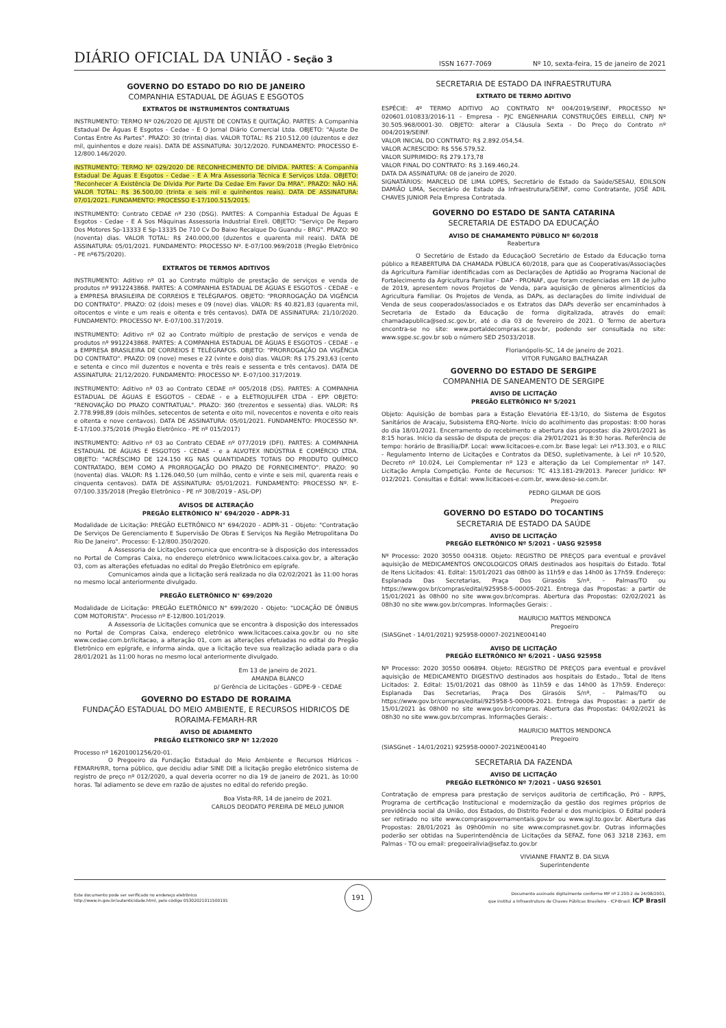DIÁRIO OFICIAL DA UNIÃO - Seção 3
ISSN 1677-7069 Nº 10, sexta-feira, 15 de janeiro de 2021
GOVERNO DO ESTADO DO RIO DE JANEIRO
COMPANHIA ESTADUAL DE ÁGUAS E ESGOTOS
EXTRATOS DE INSTRUMENTOS CONTRATUAIS
INSTRUMENTO: TERMO Nº 026/2020 DE AJUSTE DE CONTAS E QUITAÇÃO. PARTES: A Companhia Estadual De Águas E Esgotos - Cedae - E O Jornal Diário Comercial Ltda. OBJETO: "Ajuste De Contas Entre As Partes". PRAZO: 30 (trinta) dias. VALOR TOTAL: R$ 210.512,00 (duzentos e dez mil, quinhentos e doze reais). DATA DE ASSINATURA: 30/12/2020. FUNDAMENTO: PROCESSO E-12/800.146/2020.
INSTRUMENTO: TERMO Nº 029/2020 DE RECONHECIMENTO DE DÍVIDA. PARTES: A Companhia Estadual De Águas E Esgotos - Cedae - E A Mra Assessoria Técnica E Serviços Ltda. OBJETO: "Reconhecer A Existência De Dívida Por Parte Da Cedae Em Favor Da MRA". PRAZO: NÃO HÁ. VALOR TOTAL: R$ 36.500,00 (trinta e seis mil e quinhentos reais). DATA DE ASSINATURA: 07/01/2021. FUNDAMENTO: PROCESSO E-17/100.515/2015.
INSTRUMENTO: Contrato CEDAE nº 230 (DSG). PARTES: A Companhia Estadual De Águas E Esgotos - Cedae - E A Sos Máquinas Assessoria Industrial Eireli. OBJETO: "Serviço De Reparo Dos Motores Sp-13333 E Sp-13335 De 710 Cv Do Baixo Recalque Do Guandu - BRG". PRAZO: 90 (noventa) dias. VALOR TOTAL: R$ 240.000,00 (duzentos e quarenta mil reais). DATA DE ASSINATURA: 05/01/2021. FUNDAMENTO: PROCESSO Nº. E-07/100.969/2018 (Pregão Eletrônico - PE nº675/2020).
EXTRATOS DE TERMOS ADITIVOS
INSTRUMENTO: Aditivo nº 01 ao Contrato múltiplo de prestação de serviços e venda de produtos nº 9912243868. PARTES: A COMPANHIA ESTADUAL DE ÁGUAS E ESGOTOS - CEDAE - e a EMPRESA BRASILEIRA DE CORREIOS E TELÉGRAFOS. OBJETO: "PRORROGAÇÃO DA VIGÊNCIA DO CONTRATO". PRAZO: 02 (dois) meses e 09 (nove) dias. VALOR: R$ 40.821,83 (quarenta mil, oitocentos e vinte e um reais e oitenta e três centavos). DATA DE ASSINATURA: 21/10/2020. FUNDAMENTO: PROCESSO Nº. E-07/100.317/2019.
INSTRUMENTO: Aditivo nº 02 ao Contrato múltiplo de prestação de serviços e venda de produtos nº 9912243868. PARTES: A COMPANHIA ESTADUAL DE ÁGUAS E ESGOTOS - CEDAE - e a EMPRESA BRASILEIRA DE CORREIOS E TELÉGRAFOS. OBJETO: "PRORROGAÇÃO DA VIGÊNCIA DO CONTRATO". PRAZO: 09 (nove) meses e 22 (vinte e dois) dias. VALOR: R$ 175.293,63 (cento e setenta e cinco mil duzentos e noventa e três reais e sessenta e três centavos). DATA DE ASSINATURA: 21/12/2020. FUNDAMENTO: PROCESSO Nº. E-07/100.317/2019.
INSTRUMENTO: Aditivo nº 03 ao Contrato CEDAE nº 005/2018 (DS). PARTES: A COMPANHIA ESTADUAL DE ÁGUAS E ESGOTOS - CEDAE - e a ELETROJULIFER LTDA - EPP. OBJETO: "RENOVAÇÃO DO PRAZO CONTRATUAL". PRAZO: 360 (trezentos e sessenta) dias. VALOR: R$ 2.778.998,89 (dois milhões, setecentos de setenta e oito mil, novecentos e noventa e oito reais e oitenta e nove centavos). DATA DE ASSINATURA: 05/01/2021. FUNDAMENTO: PROCESSO Nº. E-17/100.375/2016 (Pregão Eletrônico - PE nº 015/2017)
INSTRUMENTO: Aditivo nº 03 ao Contrato CEDAE nº 077/2019 (DFI). PARTES: A COMPANHIA ESTADUAL DE ÁGUAS E ESGOTOS - CEDAE - e a ALVOTEX INDÚSTRIA E COMÉRCIO LTDA. OBJETO: "ACRÉSCIMO DE 124.150 KG NAS QUANTIDADES TOTAIS DO PRODUTO QUÍMICO CONTRATADO, BEM COMO A PRORROGAÇÃO DO PRAZO DE FORNECIMENTO". PRAZO: 90 (noventa) dias. VALOR: R$ 1.126.040,50 (um milhão, cento e vinte e seis mil, quarenta reais e cinquenta centavos). DATA DE ASSINATURA: 05/01/2021. FUNDAMENTO: PROCESSO Nº. E-07/100.335/2018 (Pregão Eletrônico - PE nº 308/2019 - ASL-DP)
AVISOS DE ALTERAÇÃO
PREGÃO ELETRÔNICO N° 694/2020 - ADPR-31
Modalidade de Licitação: PREGÃO ELETRÔNICO N° 694/2020 - ADPR-31 - Objeto: "Contratação De Serviços De Gerenciamento E Supervisão De Obras E Serviços Na Região Metropolitana Do Rio De Janeiro". Processo: E-12/800.350/2020.
A Assessoria de Licitações comunica que encontra-se à disposição dos interessados no Portal de Compras Caixa, no endereço eletrônico www.licitacoes.caixa.gov.br, a alteração 03, com as alterações efetuadas no edital do Pregão Eletrônico em epígrafe.
Comunicamos ainda que a licitação será realizada no dia 02/02/2021 às 11:00 horas no mesmo local anteriormente divulgado.
PREGÃO ELETRÔNICO N° 699/2020
Modalidade de Licitação: PREGÃO ELETRÔNICO N° 699/2020 - Objeto: "LOCAÇÃO DE ÔNIBUS COM MOTORISTA". Processo nº E-12/800.101/2019.
A Assessoria de Licitações comunica que se encontra à disposição dos interessados no Portal de Compras Caixa, endereço eletrônico www.licitacoes.caixa.gov.br ou no site www.cedae.com.br/licitacao, a alteração 01, com as alterações efetuadas no edital do Pregão Eletrônico em epígrafe, e informa ainda, que a licitação teve sua realização adiada para o dia 28/01/2021 às 11:00 horas no mesmo local anteriormente divulgado.
Em 13 de janeiro de 2021.
AMANDA BLANCO
p/ Gerência de Licitações - GDPE-9 - CEDAE
GOVERNO DO ESTADO DE RORAIMA
FUNDAÇÃO ESTADUAL DO MEIO AMBIENTE, E RECURSOS HIDRICOS DE RORAIMA-FEMARH-RR
AVISO DE ADIAMENTO
PREGÃO ELETRONICO SRP Nº 12/2020
Processo nº 16201001256/20-01.
O Pregoeiro da Fundação Estadual do Meio Ambiente e Recursos Hídricos - FEMARH/RR, torna público, que decidiu adiar SINE DIE a licitação pregão eletrônico sistema de registro de preço nº 012/2020, a qual deveria ocorrer no dia 19 de janeiro de 2021, às 10:00 horas. Tal adiamento se deve em razão de ajustes no edital do referido pregão.
Boa Vista-RR, 14 de janeiro de 2021.
CARLOS DEODATO PEREIRA DE MELO JUNIOR
SECRETARIA DE ESTADO DA INFRAESTRUTURA
EXTRATO DE TERMO ADITIVO
ESPÉCIE: 4º TERMO ADITIVO AO CONTRATO Nº 004/2019/SEINF, PROCESSO Nº 020601.010833/2016-11 - Empresa - PJC ENGENHARIA CONSTRUÇÕES EIRELLI, CNPJ Nº 30.505.968/0001-30. OBJETO: alterar a Cláusula Sexta - Do Preço do Contrato nº 004/2019/SEINF.
VALOR INICIAL DO CONTRATO: R$ 2.892.054,54.
VALOR ACRESCIDO: R$ 556.579,52.
VALOR SUPRIMIDO: R$ 279.173,78
VALOR FINAL DO CONTRATO: R$ 3.169.460,24.
DATA DA ASSINATURA: 08 de janeiro de 2020.
SIGNATÁRIOS: MARCELO DE LIMA LOPES, Secretário de Estado da Saúde/SESAU, EDILSON DAMIÃO LIMA, Secretário de Estado da Infraestrutura/SEINF, como Contratante, JOSÉ ADIL CHAVES JUNIOR Pela Empresa Contratada.
GOVERNO DO ESTADO DE SANTA CATARINA
SECRETARIA DE ESTADO DA EDUCAÇÃO
AVISO DE CHAMAMENTO PÚBLICO Nº 60/2018
Reabertura
O Secretário de Estado da EducaçãoO Secretário de Estado da Educação torna público a REABERTURA DA CHAMADA PÚBLICA 60/2018, para que as Cooperativas/Associações da Agricultura Familiar identificadas com as Declarações de Aptidão ao Programa Nacional de Fortalecimento da Agricultura Familiar - DAP - PRONAF, que foram credenciadas em 18 de julho de 2019, apresentem novos Projetos de Venda, para aquisição de gêneros alimentícios da Agricultura Familiar. Os Projetos de Venda, as DAPs, as declarações do limite individual de Venda de seus cooperados/associados e os Extratos das DAPs deverão ser encaminhados à Secretaria de Estado da Educação de forma digitalizada, através do email: chamadapublica@sed.sc.gov.br, até o dia 03 de fevereiro de 2021. O Termo de abertura encontra-se no site: www.portaldecompras.sc.gov.br, podendo ser consultada no site: www.sgpe.sc.gov.br sob o número SED 25033/2018.
Florianópolis-SC, 14 de janeiro de 2021.
VITOR FUNGARO BALTHAZAR
GOVERNO DO ESTADO DE SERGIPE
COMPANHIA DE SANEAMENTO DE SERGIPE
AVISO DE LICITAÇÃO
PREGÃO ELETRÔNICO Nº 5/2021
Objeto: Aquisição de bombas para a Estação Elevatória EE-13/10, do Sistema de Esgotos Sanitários de Aracaju, Subsistema ERQ-Norte. Início do acolhimento das propostas: 8:00 horas do dia 18/01/2021. Encerramento do recebimento e abertura das propostas: dia 29/01/2021 às 8:15 horas. Início da sessão de disputa de preços: dia 29/01/2021 às 8:30 horas. Referência de tempo: horário de Brasília/DF. Local: www.licitacoes-e.com.br. Base legal: Lei nº13.303, e o RILC - Regulamento Interno de Licitações e Contratos da DESO, supletivamente, à Lei nº 10.520, Decreto nº 10.024, Lei Complementar nº 123 e alteração da Lei Complementar nº 147. Licitação Ampla Competição. Fonte de Recursos: TC 413.181-29/2013. Parecer Jurídico: Nº 012/2021. Consultas e Edital: www.licitacoes-e.com.br, www.deso-se.com.br.
PEDRO GILMAR DE GOIS
Pregoeiro
GOVERNO DO ESTADO DO TOCANTINS
SECRETARIA DE ESTADO DA SAÚDE
AVISO DE LICITAÇÃO
PREGÃO ELETRÔNICO Nº 5/2021 - UASG 925958
Nº Processo: 2020 30550 004318. Objeto: REGISTRO DE PREÇOS para eventual e provável aquisição de MEDICAMENTOS ONCOLOGICOS ORAIS destinados aos hospitais do Estado. Total de Itens Licitados: 41. Edital: 15/01/2021 das 08h00 às 11h59 e das 14h00 às 17h59. Endereço: Esplanada Das Secretarias, Praça Dos Girasóis S/nº, - Palmas/TO ou https://www.gov.br/compras/edital/925958-5-00005-2021. Entrega das Propostas: a partir de 15/01/2021 às 08h00 no site www.gov.br/compras. Abertura das Propostas: 02/02/2021 às 08h30 no site www.gov.br/compras. Informações Gerais: .
MAURICIO MATTOS MENDONCA
Pregoeiro
(SIASGnet - 14/01/2021) 925958-00007-2021NE004140
AVISO DE LICITAÇÃO
PREGÃO ELETRÔNICO Nº 6/2021 - UASG 925958
Nº Processo: 2020 30550 006894. Objeto: REGISTRO DE PREÇOS para eventual e provável aquisição de MEDICAMENTO DIGESTIVO destinados aos hospitais do Estado., Total de Itens Licitados: 2. Edital: 15/01/2021 das 08h00 às 11h59 e das 14h00 às 17h59. Endereço: Esplanada Das Secretarias, Praça Dos Girasóis S/nº, - Palmas/TO ou https://www.gov.br/compras/edital/925958-5-00006-2021. Entrega das Propostas: a partir de 15/01/2021 às 08h00 no site www.gov.br/compras. Abertura das Propostas: 04/02/2021 às 08h30 no site www.gov.br/compras. Informações Gerais: .
MAURICIO MATTOS MENDONCA
Pregoeiro
(SIASGnet - 14/01/2021) 925958-00007-2021NE004140
SECRETARIA DA FAZENDA
AVISO DE LICITAÇÃO
PREGÃO ELETRÔNICO Nº 7/2021 - UASG 926501
Contratação de empresa para prestação de serviços auditoria de certificação, Pró - RPPS, Programa de certificação Institucional e modernização da gestão dos regimes próprios de previdência social da União, dos Estados, do Distrito Federal e dos municípios. O Edital poderá ser retirado no site www.comprasgovernamentais.gov.br ou www.sgl.to.gov.br. Abertura das Propostas: 28/01/2021 às 09h00min no site www.comprasnet.gov.br. Outras informações poderão ser obtidas na Superintendência de Licitações da SEFAZ, fone 063 3218 2363, em Palmas - TO ou email: pregoeiralivia@sefaz.to.gov.br
VIVIANNE FRANTZ B. DA SILVA
Superintendente
Este documento pode ser verificado no endereço eletrônico
http://www.in.gov.br/autenticidade.html, pelo código 05302021011500191
191
Documento assinado digitalmente conforme MP nº 2.200-2 de 24/08/2001,
que institui a Infraestrutura de Chaves Públicas Brasileira - ICP-Brasil. ICP Brasil